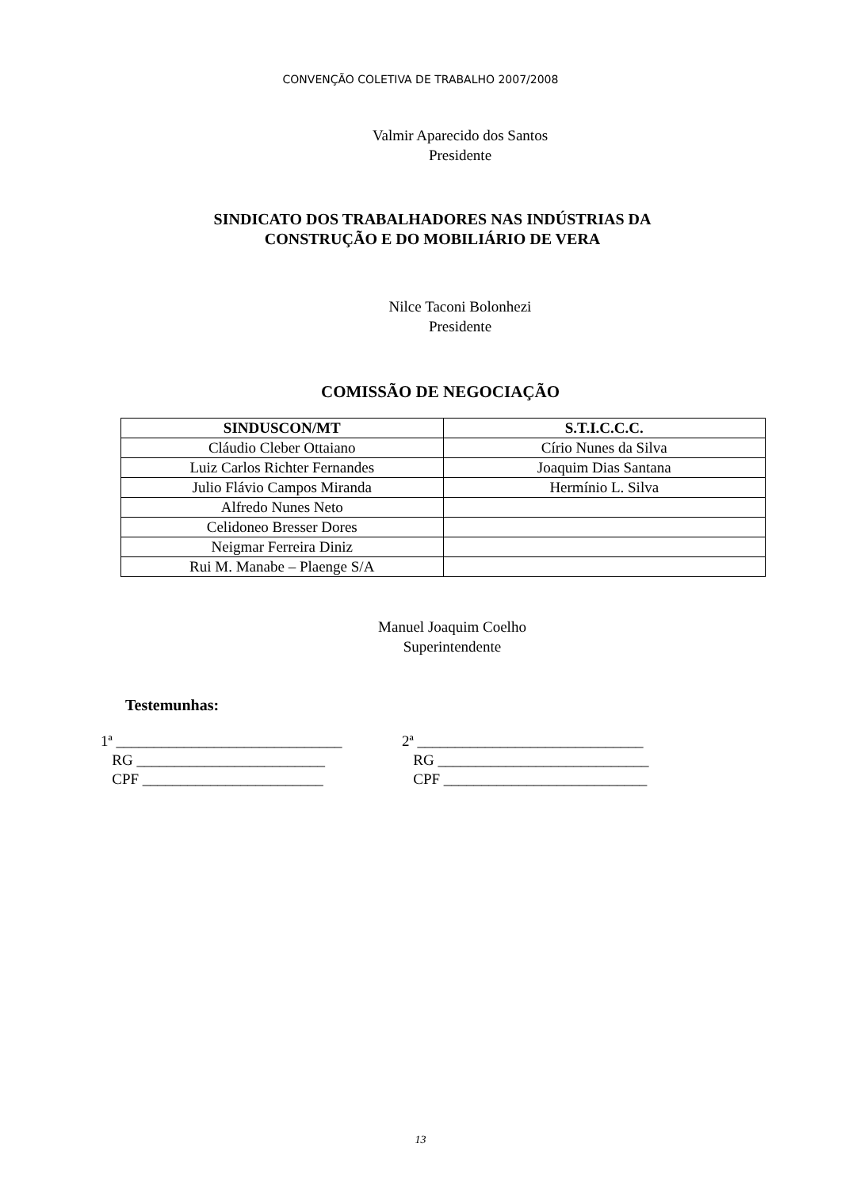CONVENÇÃO COLETIVA DE TRABALHO 2007/2008
Valmir Aparecido dos Santos
Presidente
SINDICATO DOS TRABALHADORES NAS INDÚSTRIAS DA
CONSTRUÇÃO E DO MOBILIÁRIO DE VERA
Nilce Taconi Bolonhezi
Presidente
COMISSÃO DE NEGOCIAÇÃO
| SINDUSCON/MT | S.T.I.C.C.C. |
| --- | --- |
| Cláudio Cleber Ottaiano | Círio Nunes da Silva |
| Luiz Carlos Richter Fernandes | Joaquim Dias Santana |
| Julio Flávio Campos Miranda | Hermínio L. Silva |
| Alfredo Nunes Neto | |
| Celidoneo Bresser Dores | |
| Neigmar Ferreira Diniz | |
| Rui M. Manabe – Plaenge S/A | |
Manuel Joaquim Coelho
Superintendente
Testemunhas:
1ª ______________________________
RG _________________________
CPF ________________________
2ª ______________________________
RG ____________________________
CPF ___________________________
13